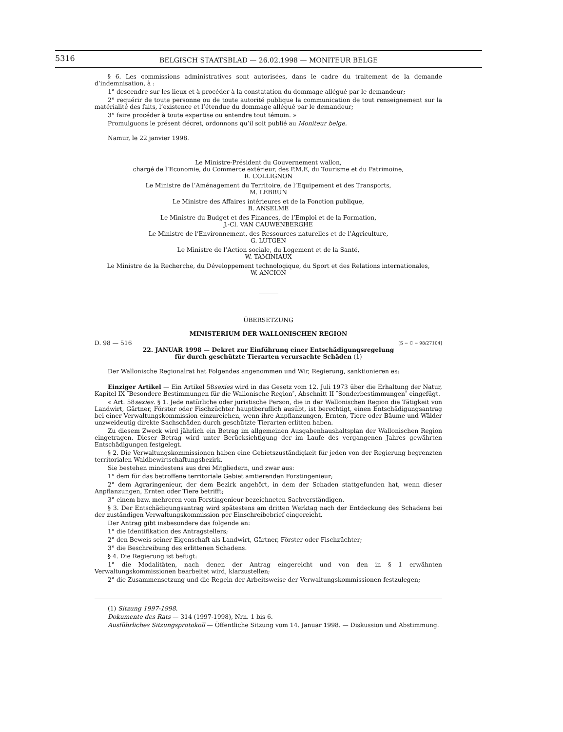5316
BELGISCH STAATSBLAD — 26.02.1998 — MONITEUR BELGE
§ 6. Les commissions administratives sont autorisées, dans le cadre du traitement de la demande d’indemnisation, à :
1° descendre sur les lieux et à procéder à la constatation du dommage allégué par le demandeur;
2° requérir de toute personne ou de toute autorité publique la communication de tout renseignement sur la matérialité des faits, l’existence et l’étendue du dommage allégué par le demandeur;
3° faire procéder à toute expertise ou entendre tout témoin. »
Promulguons le présent décret, ordonnons qu’il soit publié au Moniteur belge.
Namur, le 22 janvier 1998.
Le Ministre-Président du Gouvernement wallon,
chargé de l’Economie, du Commerce extérieur, des P.M.E, du Tourisme et du Patrimoine,
R. COLLIGNON
Le Ministre de l’Aménagement du Territoire, de l’Equipement et des Transports,
M. LEBRUN
Le Ministre des Affaires intérieures et de la Fonction publique,
B. ANSELME
Le Ministre du Budget et des Finances, de l’Emploi et de la Formation,
J.-Cl. VAN CAUWENBERGHE
Le Ministre de l’Environnement, des Ressources naturelles et de l’Agriculture,
G. LUTGEN
Le Ministre de l’Action sociale, du Logement et de la Santé,
W. TAMINIAUX
Le Ministre de la Recherche, du Développement technologique, du Sport et des Relations internationales,
W. ANCION
ÜBERSETZUNG
MINISTERIUM DER WALLONISCHEN REGION
D. 98 — 516 [S − C − 98/27104]
22. JANUAR 1998 — Dekret zur Einführung einer Entschädigungsregelung
für durch geschützte Tierarten verursachte Schäden (1)
Der Wallonische Regionalrat hat Folgendes angenommen und Wir, Regierung, sanktionieren es:
Einziger Artikel — Ein Artikel 58sexies wird in das Gesetz vom 12. Juli 1973 über die Erhaltung der Natur, Kapitel IX ″Besondere Bestimmungen für die Wallonische Region″, Abschnitt II ″Sonderbestimmungen″ eingefügt.
« Art. 58sexies. § 1. Jede natürliche oder juristische Person, die in der Wallonischen Region die Tätigkeit von Landwirt, Gärtner, Förster oder Fischzüchter hauptberuflich ausübt, ist berechtigt, einen Entschädigungsantrag bei einer Verwaltungskommission einzureichen, wenn ihre Anpflanzungen, Ernten, Tiere oder Bäume und Wälder unzweideutig direkte Sachschäden durch geschützte Tierarten erlitten haben.
Zu diesem Zweck wird jährlich ein Betrag im allgemeinen Ausgabenhaushaltsplan der Wallonischen Region eingetragen. Dieser Betrag wird unter Berücksichtigung der im Laufe des vergangenen Jahres gewährten Entschädigungen festgelegt.
§ 2. Die Verwaltungskommissionen haben eine Gebietszuständigkeit für jeden von der Regierung begrenzten territorialen Waldbewirtschaftungsbezirk.
Sie bestehen mindestens aus drei Mitgliedern, und zwar aus:
1° dem für das betroffene territoriale Gebiet amtierenden Forstingenieur;
2° dem Agraringenieur, der dem Bezirk angehört, in dem der Schaden stattgefunden hat, wenn dieser Anpflanzungen, Ernten oder Tiere betrifft;
3° einem bzw. mehreren vom Forstingenieur bezeichneten Sachverständigen.
§ 3. Der Entschädigungsantrag wird spätestens am dritten Werktag nach der Entdeckung des Schadens bei der zuständigen Verwaltungskommission per Einschreibebrief eingereicht.
Der Antrag gibt insbesondere das folgende an:
1° die Identifikation des Antragstellers;
2° den Beweis seiner Eigenschaft als Landwirt, Gärtner, Förster oder Fischzüchter;
3° die Beschreibung des erlittenen Schadens.
§ 4. Die Regierung ist befugt:
1° die Modalitäten, nach denen der Antrag eingereicht und von den in § 1 erwähnten Verwaltungskommissionen bearbeitet wird, klarzustellen;
2° die Zusammensetzung und die Regeln der Arbeitsweise der Verwaltungskommissionen festzulegen;
(1) Sitzung 1997-1998.
Dokumente des Rats — 314 (1997-1998), Nrn. 1 bis 6.
Ausführliches Sitzungsprotokoll — Öffentliche Sitzung vom 14. Januar 1998. — Diskussion und Abstimmung.